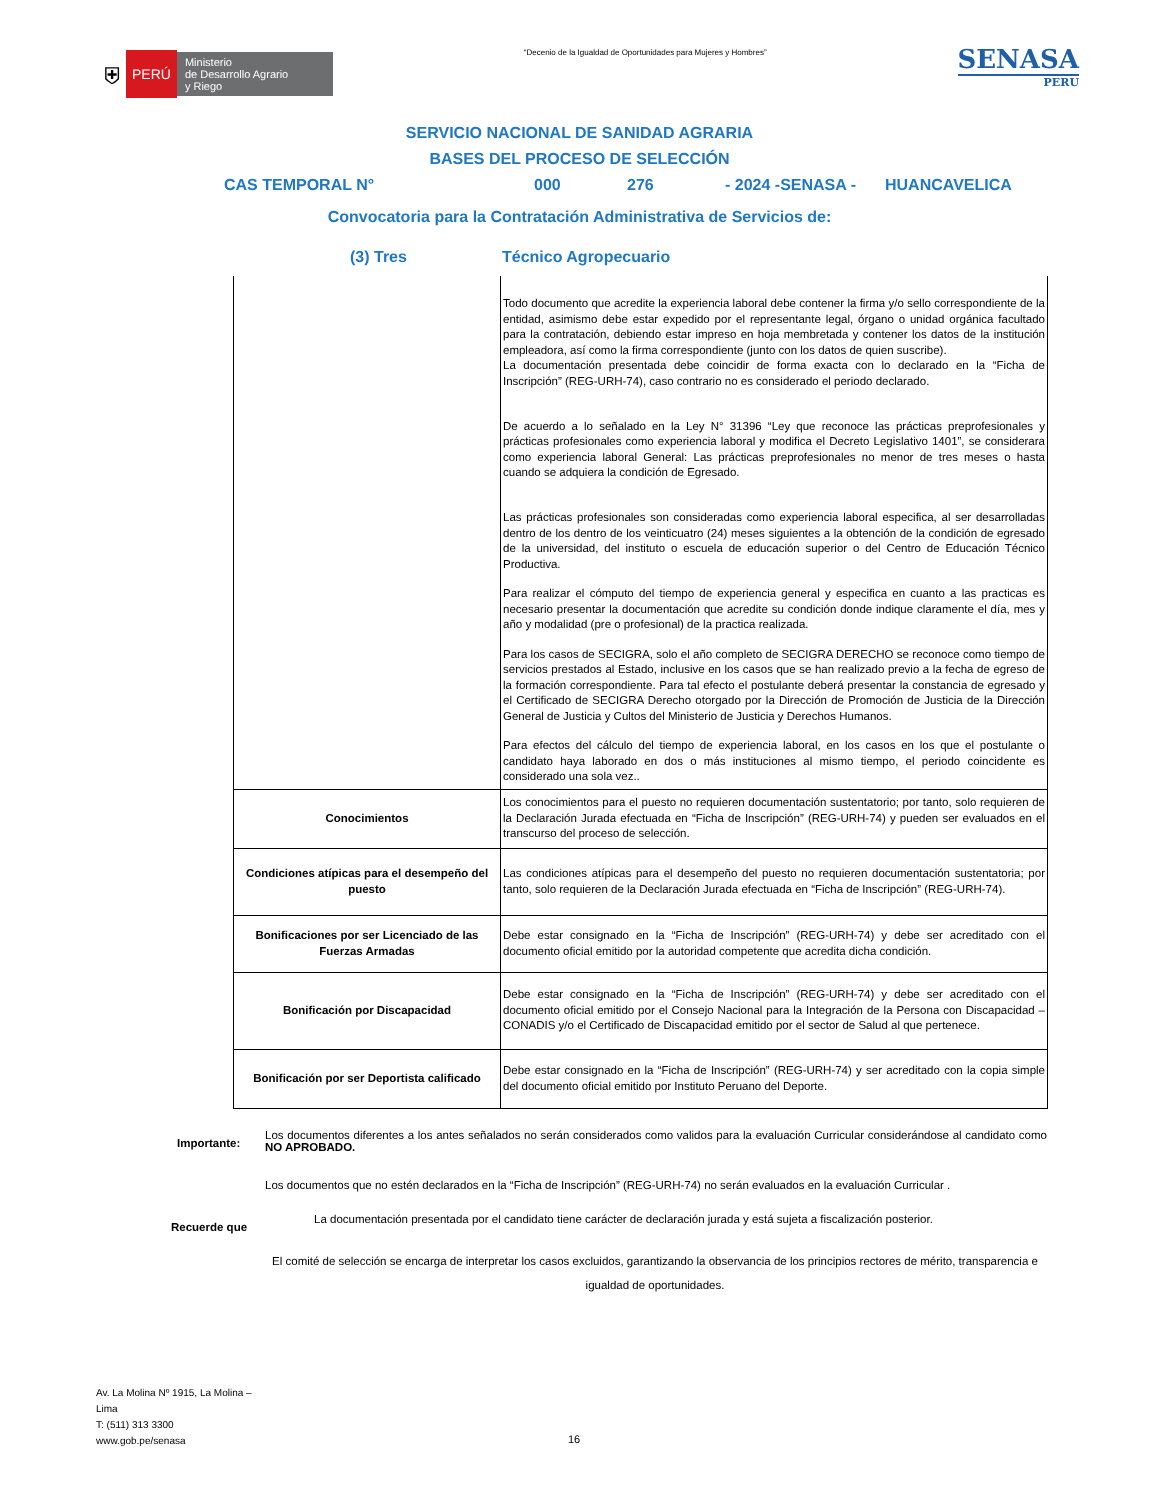⛨ PERÚ Ministerio
de Desarrollo Agrario
y Riego
“Decenio de la Igualdad de Oportunidades para Mujeres y Hombres”
SENASA
PERU
SERVICIO NACIONAL DE SANIDAD AGRARIA
BASES DEL PROCESO DE SELECCIÓN
CAS TEMPORAL N° 000 276 - 2024 -SENASA - HUANCAVELICA
Convocatoria para la Contratación Administrativa de Servicios de:
(3) Tres Técnico Agropecuario
| | Todo documento que acredite la experiencia laboral debe contener la firma y/o sello correspondiente de la entidad, asimismo debe estar expedido por el representante legal, órgano o unidad orgánica facultado para la contratación, debiendo estar impreso en hoja membretada y contener los datos de la institución empleadora, así como la firma correspondiente (junto con los datos de quien suscribe). La documentación presentada debe coincidir de forma exacta con lo declarado en la “Ficha de Inscripción” (REG-URH-74), caso contrario no es considerado el periodo declarado. De acuerdo a lo señalado en la Ley N° 31396 “Ley que reconoce las prácticas preprofesionales y prácticas profesionales como experiencia laboral y modifica el Decreto Legislativo 1401”, se considerara como experiencia laboral General: Las prácticas preprofesionales no menor de tres meses o hasta cuando se adquiera la condición de Egresado. Las prácticas profesionales son consideradas como experiencia laboral especifica, al ser desarrolladas dentro de los dentro de los veinticuatro (24) meses siguientes a la obtención de la condición de egresado de la universidad, del instituto o escuela de educación superior o del Centro de Educación Técnico Productiva. Para realizar el cómputo del tiempo de experiencia general y especifica en cuanto a las practicas es necesario presentar la documentación que acredite su condición donde indique claramente el día, mes y año y modalidad (pre o profesional) de la practica realizada. Para los casos de SECIGRA, solo el año completo de SECIGRA DERECHO se reconoce como tiempo de servicios prestados al Estado, inclusive en los casos que se han realizado previo a la fecha de egreso de la formación correspondiente. Para tal efecto el postulante deberá presentar la constancia de egresado y el Certificado de SECIGRA Derecho otorgado por la Dirección de Promoción de Justicia de la Dirección General de Justicia y Cultos del Ministerio de Justicia y Derechos Humanos. Para efectos del cálculo del tiempo de experiencia laboral, en los casos en los que el postulante o candidato haya laborado en dos o más instituciones al mismo tiempo, el periodo coincidente es considerado una sola vez.. |
| Conocimientos | Los conocimientos para el puesto no requieren documentación sustentatorio; por tanto, solo requieren de la Declaración Jurada efectuada en “Ficha de Inscripción” (REG-URH-74) y pueden ser evaluados en el transcurso del proceso de selección. |
| Condiciones atípicas para el desempeño del puesto | Las condiciones atípicas para el desempeño del puesto no requieren documentación sustentatoria; por tanto, solo requieren de la Declaración Jurada efectuada en “Ficha de Inscripción” (REG-URH-74). |
| Bonificaciones por ser Licenciado de las Fuerzas Armadas | Debe estar consignado en la “Ficha de Inscripción” (REG-URH-74) y debe ser acreditado con el documento oficial emitido por la autoridad competente que acredita dicha condición. |
| Bonificación por Discapacidad | Debe estar consignado en la “Ficha de Inscripción” (REG-URH-74) y debe ser acreditado con el documento oficial emitido por el Consejo Nacional para la Integración de la Persona con Discapacidad – CONADIS y/o el Certificado de Discapacidad emitido por el sector de Salud al que pertenece. |
| Bonificación por ser Deportista calificado | Debe estar consignado en la “Ficha de Inscripción” (REG-URH-74) y ser acreditado con la copia simple del documento oficial emitido por Instituto Peruano del Deporte. |
Importante:
Los documentos diferentes a los antes señalados no serán considerados como validos para la evaluación Curricular considerándose al candidato como NO APROBADO.
Los documentos que no estén declarados en la “Ficha de Inscripción” (REG-URH-74) no serán evaluados en la evaluación Curricular .
Recuerde que La documentación presentada por el candidato tiene carácter de declaración jurada y está sujeta a fiscalización posterior.
El comité de selección se encarga de interpretar los casos excluidos, garantizando la observancia de los principios rectores de mérito, transparencia e igualdad de oportunidades.
Av. La Molina Nº 1915, La Molina –
Lima
T: (511) 313 3300
www.gob.pe/senasa
16